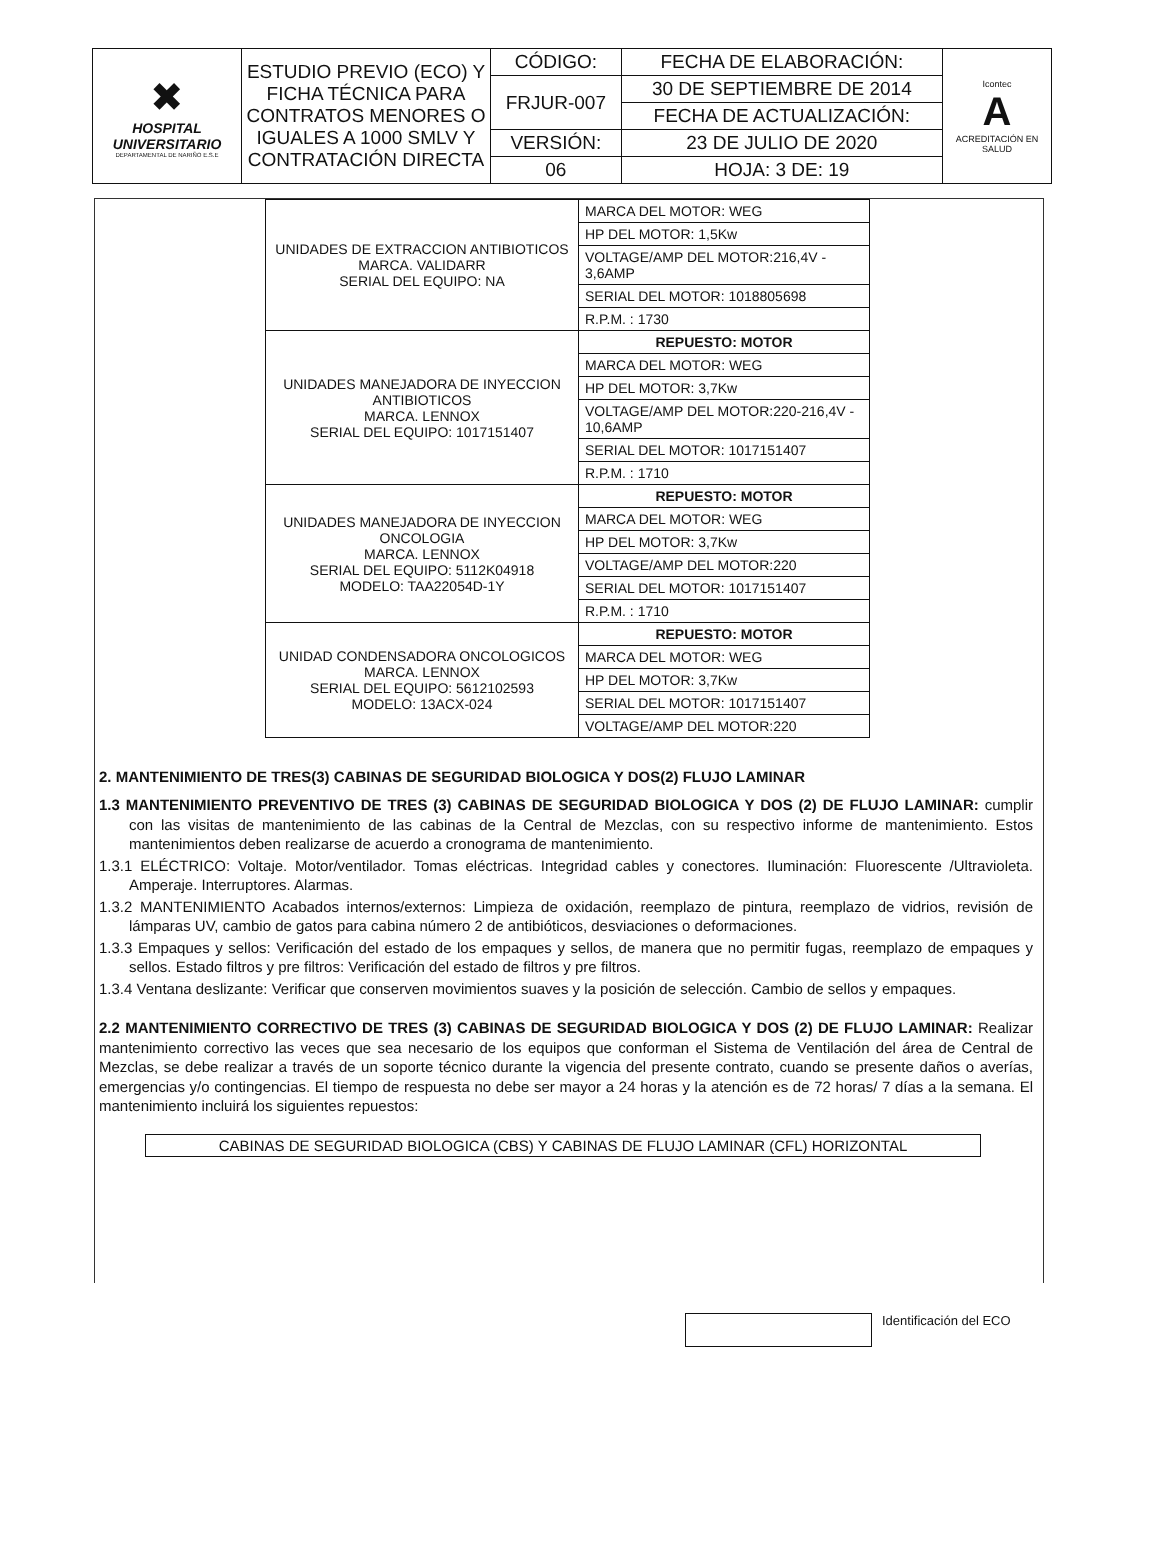| ✖ HOSPITAL UNIVERSITARIO DEPARTAMENTAL DE NARIÑO E.S.E | ESTUDIO PREVIO (ECO) Y FICHA TÉCNICA PARA CONTRATOS MENORES O IGUALES A 1000 SMLV Y CONTRATACIÓN DIRECTA | CÓDIGO: | FECHA DE ELABORACIÓN: | Icontec A ACREDITACIÓN EN SALUD |
| | | FRJUR-007 | 30 DE SEPTIEMBRE DE 2014 | |
| | | | FECHA DE ACTUALIZACIÓN: | |
| | | VERSIÓN: | 23 DE JULIO DE 2020 | |
| | | 06 | HOJA: 3 DE: 19 | |
| UNIDADES DE EXTRACCION ANTIBIOTICOS MARCA. VALIDARR SERIAL DEL EQUIPO: NA | MARCA DEL MOTOR: WEG |
| | HP DEL MOTOR: 1,5Kw |
| | VOLTAGE/AMP DEL MOTOR:216,4V - 3,6AMP |
| | SERIAL DEL MOTOR: 1018805698 |
| | R.P.M. : 1730 |
| UNIDADES MANEJADORA DE INYECCION ANTIBIOTICOS MARCA. LENNOX SERIAL DEL EQUIPO: 1017151407 | REPUESTO: MOTOR |
| | MARCA DEL MOTOR: WEG |
| | HP DEL MOTOR: 3,7Kw |
| | VOLTAGE/AMP DEL MOTOR:220-216,4V - 10,6AMP |
| | SERIAL DEL MOTOR: 1017151407 |
| | R.P.M. : 1710 |
| UNIDADES MANEJADORA DE INYECCION ONCOLOGIA MARCA. LENNOX SERIAL DEL EQUIPO: 5112K04918 MODELO: TAA22054D-1Y | REPUESTO: MOTOR |
| | MARCA DEL MOTOR: WEG |
| | HP DEL MOTOR: 3,7Kw |
| | VOLTAGE/AMP DEL MOTOR:220 |
| | SERIAL DEL MOTOR: 1017151407 |
| | R.P.M. : 1710 |
| UNIDAD CONDENSADORA ONCOLOGICOS MARCA. LENNOX SERIAL DEL EQUIPO: 5612102593 MODELO: 13ACX-024 | REPUESTO: MOTOR |
| | MARCA DEL MOTOR: WEG |
| | HP DEL MOTOR: 3,7Kw |
| | SERIAL DEL MOTOR: 1017151407 |
| | VOLTAGE/AMP DEL MOTOR:220 |
2. MANTENIMIENTO DE TRES(3) CABINAS DE SEGURIDAD BIOLOGICA Y DOS(2) FLUJO LAMINAR
1.3 MANTENIMIENTO PREVENTIVO DE TRES (3) CABINAS DE SEGURIDAD BIOLOGICA Y DOS (2) DE FLUJO LAMINAR: cumplir con las visitas de mantenimiento de las cabinas de la Central de Mezclas, con su respectivo informe de mantenimiento. Estos mantenimientos deben realizarse de acuerdo a cronograma de mantenimiento.
1.3.1 ELÉCTRICO: Voltaje. Motor/ventilador. Tomas eléctricas. Integridad cables y conectores. Iluminación: Fluorescente /Ultravioleta. Amperaje. Interruptores. Alarmas.
1.3.2 MANTENIMIENTO Acabados internos/externos: Limpieza de oxidación, reemplazo de pintura, reemplazo de vidrios, revisión de lámparas UV, cambio de gatos para cabina número 2 de antibióticos, desviaciones o deformaciones.
1.3.3 Empaques y sellos: Verificación del estado de los empaques y sellos, de manera que no permitir fugas, reemplazo de empaques y sellos. Estado filtros y pre filtros: Verificación del estado de filtros y pre filtros.
1.3.4 Ventana deslizante: Verificar que conserven movimientos suaves y la posición de selección. Cambio de sellos y empaques.
2.2 MANTENIMIENTO CORRECTIVO DE TRES (3) CABINAS DE SEGURIDAD BIOLOGICA Y DOS (2) DE FLUJO LAMINAR: Realizar mantenimiento correctivo las veces que sea necesario de los equipos que conforman el Sistema de Ventilación del área de Central de Mezclas, se debe realizar a través de un soporte técnico durante la vigencia del presente contrato, cuando se presente daños o averías, emergencias y/o contingencias. El tiempo de respuesta no debe ser mayor a 24 horas y la atención es de 72 horas/ 7 días a la semana. El mantenimiento incluirá los siguientes repuestos:
CABINAS DE SEGURIDAD BIOLOGICA (CBS) Y CABINAS DE FLUJO LAMINAR (CFL) HORIZONTAL
Identificación del ECO